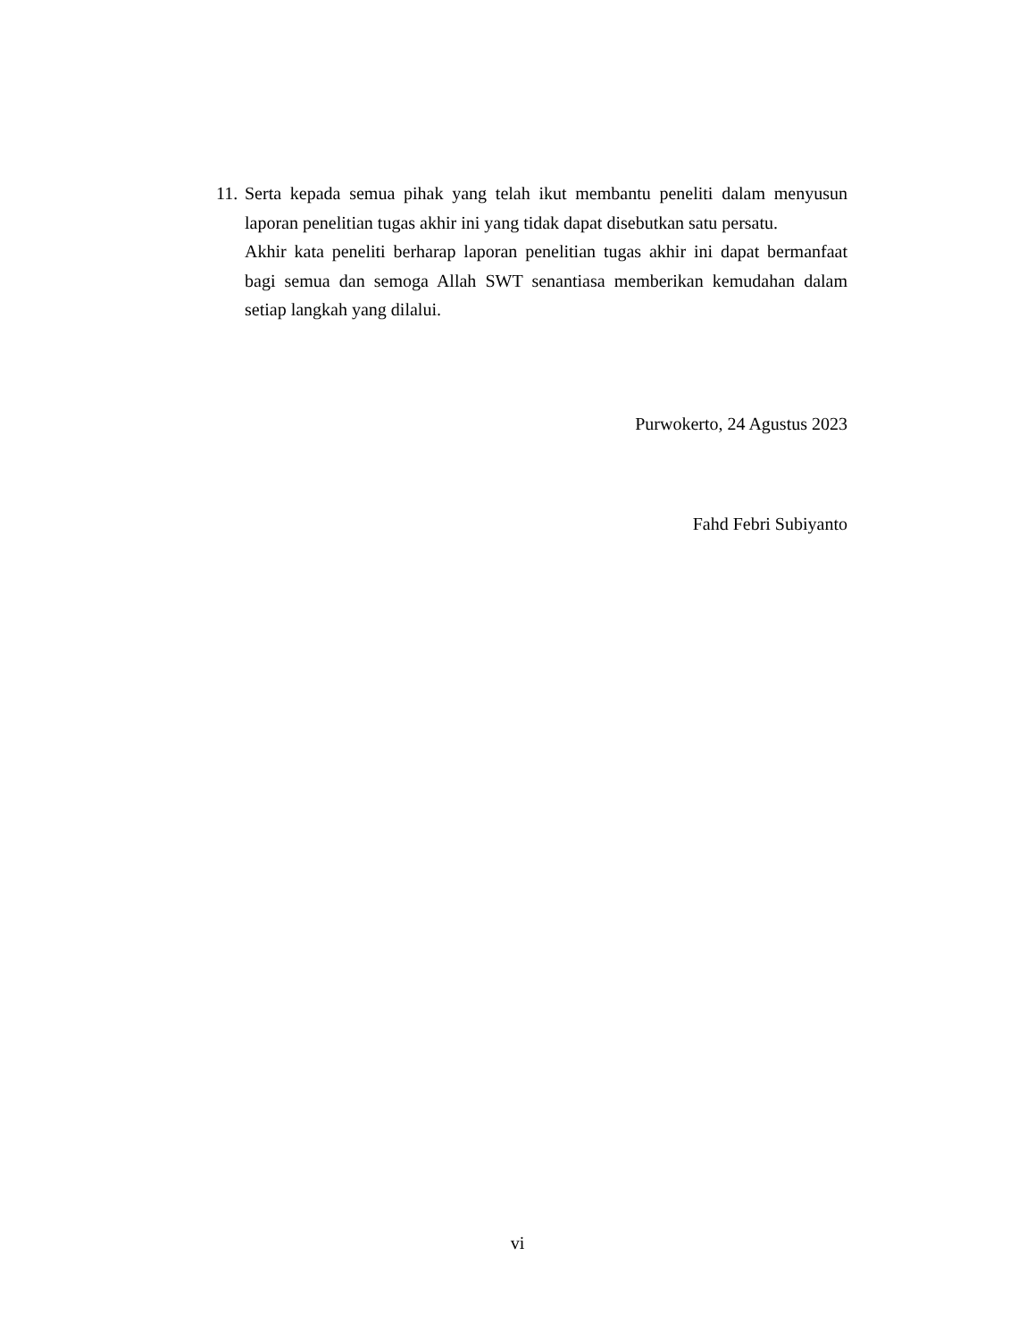11. Serta kepada semua pihak yang telah ikut membantu peneliti dalam menyusun laporan penelitian tugas akhir ini yang tidak dapat disebutkan satu persatu.
Akhir kata peneliti berharap laporan penelitian tugas akhir ini dapat bermanfaat bagi semua dan semoga Allah SWT senantiasa memberikan kemudahan dalam setiap langkah yang dilalui.
Purwokerto, 24 Agustus 2023
Fahd Febri Subiyanto
vi